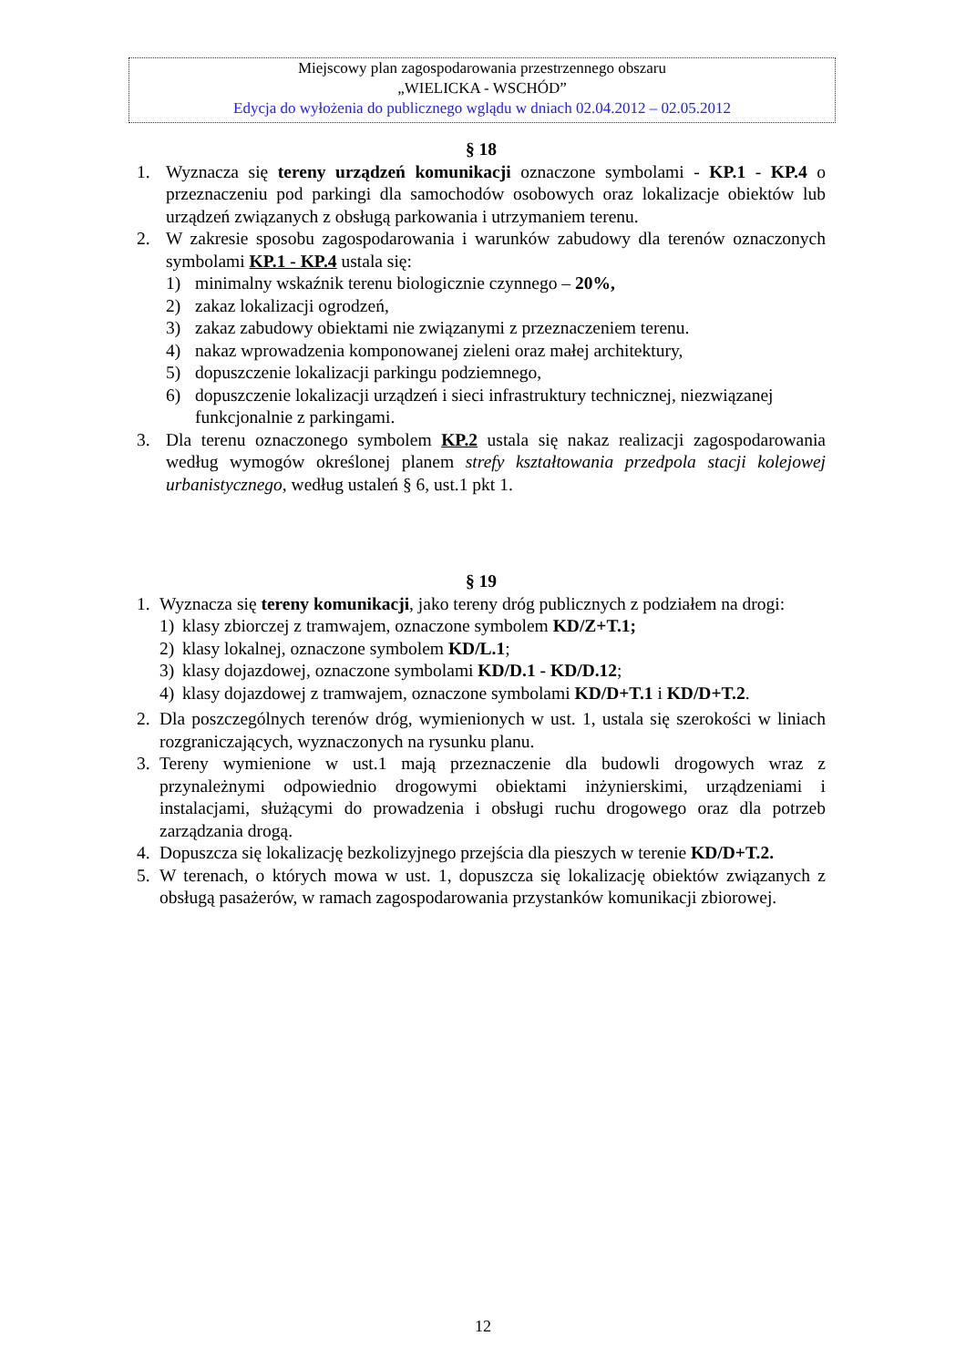Miejscowy plan zagospodarowania przestrzennego obszaru
„WIELICKA - WSCHÓD”
Edycja do wyłożenia do publicznego wglądu w dniach 02.04.2012 – 02.05.2012
§ 18
1. Wyznacza się tereny urządzeń komunikacji oznaczone symbolami - KP.1 - KP.4 o przeznaczeniu pod parkingi dla samochodów osobowych oraz lokalizacje obiektów lub urządzeń związanych z obsługą parkowania i utrzymaniem terenu.
2. W zakresie sposobu zagospodarowania i warunków zabudowy dla terenów oznaczonych symbolami KP.1 - KP.4 ustala się:
1) minimalny wskaźnik terenu biologicznie czynnego – 20%,
2) zakaz lokalizacji ogrodzeń,
3) zakaz zabudowy obiektami nie związanymi z przeznaczeniem terenu.
4) nakaz wprowadzenia komponowanej zieleni oraz małej architektury,
5) dopuszczenie lokalizacji parkingu podziemnego,
6) dopuszczenie lokalizacji urządzeń i sieci infrastruktury technicznej, niezwiązanej funkcjonalnie z parkingami.
3. Dla terenu oznaczonego symbolem KP.2 ustala się nakaz realizacji zagospodarowania według wymogów określonej planem strefy kształtowania przedpola stacji kolejowej urbanistycznego, według ustaleń § 6, ust.1 pkt 1.
§ 19
1. Wyznacza się tereny komunikacji, jako tereny dróg publicznych z podziałem na drogi:
1) klasy zbiorczej z tramwajem, oznaczone symbolem KD/Z+T.1;
2) klasy lokalnej, oznaczone symbolem KD/L.1;
3) klasy dojazdowej, oznaczone symbolami KD/D.1 - KD/D.12;
4) klasy dojazdowej z tramwajem, oznaczone symbolami KD/D+T.1 i KD/D+T.2.
2. Dla poszczególnych terenów dróg, wymienionych w ust. 1, ustala się szerokości w liniach rozgraniczających, wyznaczonych na rysunku planu.
3. Tereny wymienione w ust.1 mają przeznaczenie dla budowli drogowych wraz z przynależnymi odpowiednio drogowymi obiektami inżynierskimi, urządzeniami i instalacjami, służącymi do prowadzenia i obsługi ruchu drogowego oraz dla potrzeb zarządzania drogą.
4. Dopuszcza się lokalizację bezkolizyjnego przejścia dla pieszych w terenie KD/D+T.2.
5. W terenach, o których mowa w ust. 1, dopuszcza się lokalizację obiektów związanych z obsługą pasażerów, w ramach zagospodarowania przystanków komunikacji zbiorowej.
12